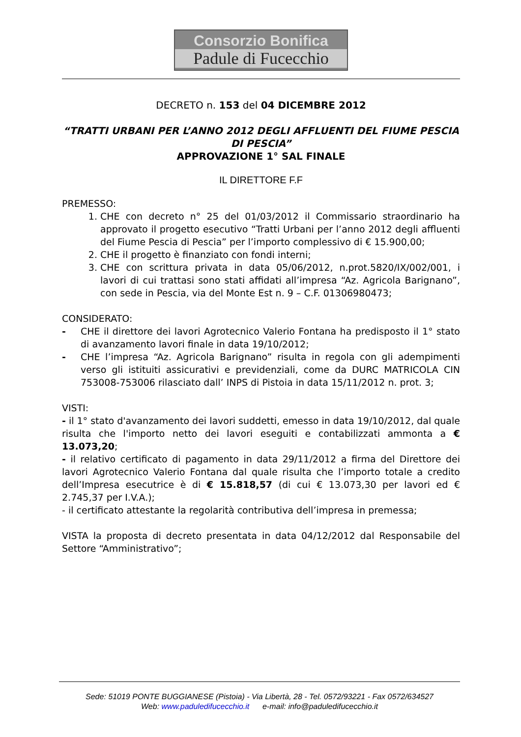Consorzio Bonifica
Padule di Fucecchio
DECRETO n. 153 del 04 DICEMBRE 2012
“TRATTI URBANI PER L’ANNO 2012 DEGLI AFFLUENTI DEL FIUME PESCIA DI PESCIA”
APPROVAZIONE 1° SAL FINALE
IL DIRETTORE F.F
PREMESSO:
1. CHE con decreto n° 25 del 01/03/2012 il Commissario straordinario ha approvato il progetto esecutivo “Tratti Urbani per l’anno 2012 degli affluenti del Fiume Pescia di Pescia” per l’importo complessivo di € 15.900,00;
2. CHE il progetto è finanziato con fondi interni;
3. CHE con scrittura privata in data 05/06/2012, n.prot.5820/IX/002/001, i lavori di cui trattasi sono stati affidati all’impresa “Az. Agricola Barignano”, con sede in Pescia, via del Monte Est n. 9 – C.F. 01306980473;
CONSIDERATO:
- CHE il direttore dei lavori Agrotecnico Valerio Fontana ha predisposto il 1° stato di avanzamento lavori finale in data 19/10/2012;
- CHE l’impresa “Az. Agricola Barignano” risulta in regola con gli adempimenti verso gli istituiti assicurativi e previdenziali, come da DURC MATRICOLA CIN 753008-753006 rilasciato dall’ INPS di Pistoia in data 15/11/2012 n. prot. 3;
VISTI:
- il 1° stato d'avanzamento dei lavori suddetti, emesso in data 19/10/2012, dal quale risulta che l'importo netto dei lavori eseguiti e contabilizzati ammonta a € 13.073,20;
- il relativo certificato di pagamento in data 29/11/2012 a firma del Direttore dei lavori Agrotecnico Valerio Fontana dal quale risulta che l’importo totale a credito dell’Impresa esecutrice è di € 15.818,57 (di cui € 13.073,30 per lavori ed € 2.745,37 per I.V.A.);
- il certificato attestante la regolarità contributiva dell’impresa in premessa;
VISTA la proposta di decreto presentata in data 04/12/2012 dal Responsabile del Settore “Amministrativo”;
Sede: 51019 PONTE BUGGIANESE (Pistoia) - Via Libertà, 28 - Tel. 0572/93221 - Fax 0572/634527
Web: www.paduledifucecchio.it e-mail: info@paduledifucecchio.it